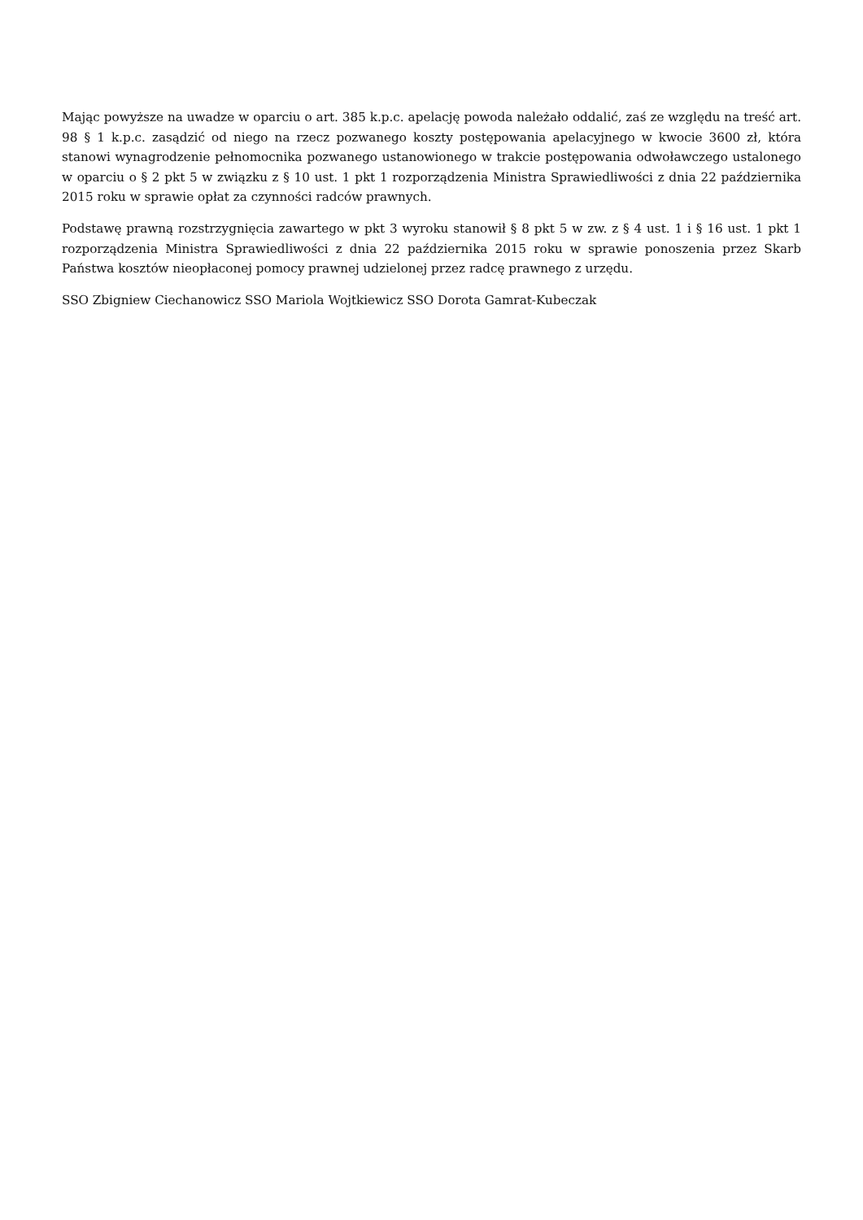Mając powyższe na uwadze w oparciu o art. 385 k.p.c. apelację powoda należało oddalić, zaś ze względu na treść art. 98 § 1 k.p.c. zasądzić od niego na rzecz pozwanego koszty postępowania apelacyjnego w kwocie 3600 zł, która stanowi wynagrodzenie pełnomocnika pozwanego ustanowionego w trakcie postępowania odwoławczego ustalonego w oparciu o § 2 pkt 5 w związku z § 10 ust. 1 pkt 1 rozporządzenia Ministra Sprawiedliwości z dnia 22 października 2015 roku w sprawie opłat za czynności radców prawnych.
Podstawę prawną rozstrzygnięcia zawartego w pkt 3 wyroku stanowił § 8 pkt 5 w zw. z § 4 ust. 1 i § 16 ust. 1 pkt 1 rozporządzenia Ministra Sprawiedliwości z dnia 22 października 2015 roku w sprawie ponoszenia przez Skarb Państwa kosztów nieopłaconej pomocy prawnej udzielonej przez radcę prawnego z urzędu.
SSO Zbigniew Ciechanowicz SSO Mariola Wojtkiewicz SSO Dorota Gamrat-Kubeczak